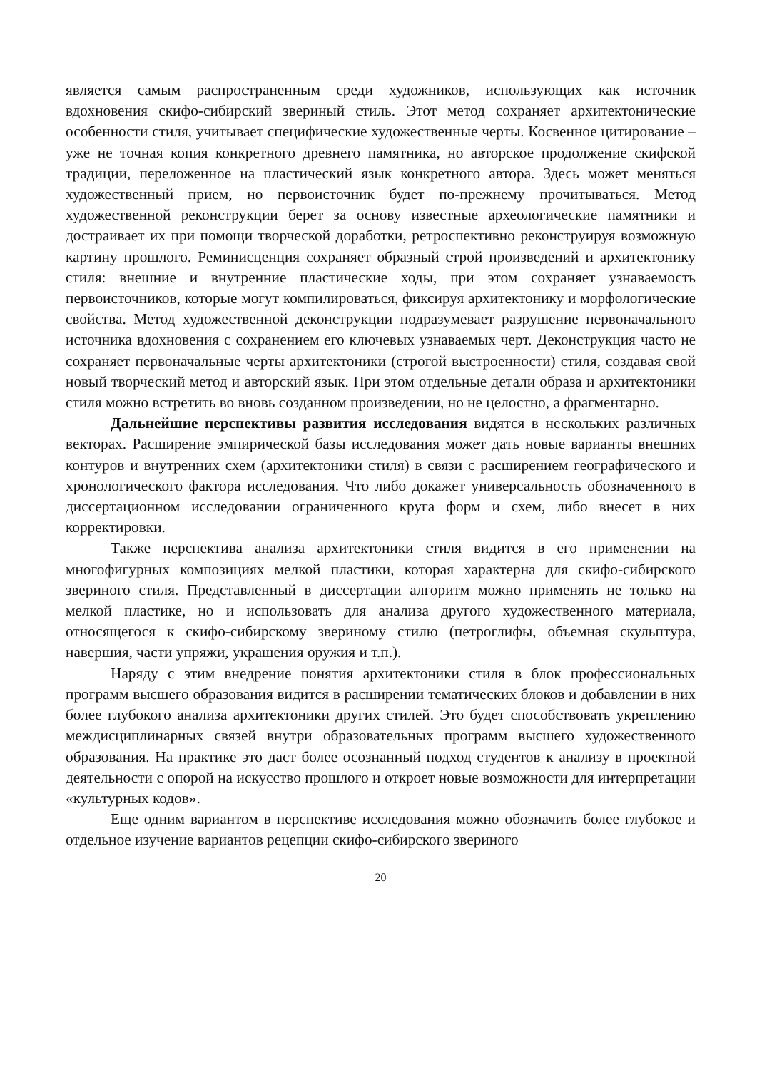является самым распространенным среди художников, использующих как источник вдохновения скифо-сибирский звериный стиль. Этот метод сохраняет архитектонические особенности стиля, учитывает специфические художественные черты. Косвенное цитирование – уже не точная копия конкретного древнего памятника, но авторское продолжение скифской традиции, переложенное на пластический язык конкретного автора. Здесь может меняться художественный прием, но первоисточник будет по-прежнему прочитываться. Метод художественной реконструкции берет за основу известные археологические памятники и достраивает их при помощи творческой доработки, ретроспективно реконструируя возможную картину прошлого. Реминисценция сохраняет образный строй произведений и архитектонику стиля: внешние и внутренние пластические ходы, при этом сохраняет узнаваемость первоисточников, которые могут компилироваться, фиксируя архитектонику и морфологические свойства. Метод художественной деконструкции подразумевает разрушение первоначального источника вдохновения с сохранением его ключевых узнаваемых черт. Деконструкция часто не сохраняет первоначальные черты архитектоники (строгой выстроенности) стиля, создавая свой новый творческий метод и авторский язык. При этом отдельные детали образа и архитектоники стиля можно встретить во вновь созданном произведении, но не целостно, а фрагментарно.
Дальнейшие перспективы развития исследования видятся в нескольких различных векторах. Расширение эмпирической базы исследования может дать новые варианты внешних контуров и внутренних схем (архитектоники стиля) в связи с расширением географического и хронологического фактора исследования. Что либо докажет универсальность обозначенного в диссертационном исследовании ограниченного круга форм и схем, либо внесет в них корректировки.
Также перспектива анализа архитектоники стиля видится в его применении на многофигурных композициях мелкой пластики, которая характерна для скифо-сибирского звериного стиля. Представленный в диссертации алгоритм можно применять не только на мелкой пластике, но и использовать для анализа другого художественного материала, относящегося к скифо-сибирскому звериному стилю (петроглифы, объемная скульптура, навершия, части упряжи, украшения оружия и т.п.).
Наряду с этим внедрение понятия архитектоники стиля в блок профессиональных программ высшего образования видится в расширении тематических блоков и добавлении в них более глубокого анализа архитектоники других стилей. Это будет способствовать укреплению междисциплинарных связей внутри образовательных программ высшего художественного образования. На практике это даст более осознанный подход студентов к анализу в проектной деятельности с опорой на искусство прошлого и откроет новые возможности для интерпретации «культурных кодов».
Еще одним вариантом в перспективе исследования можно обозначить более глубокое и отдельное изучение вариантов рецепции скифо-сибирского звериного
20